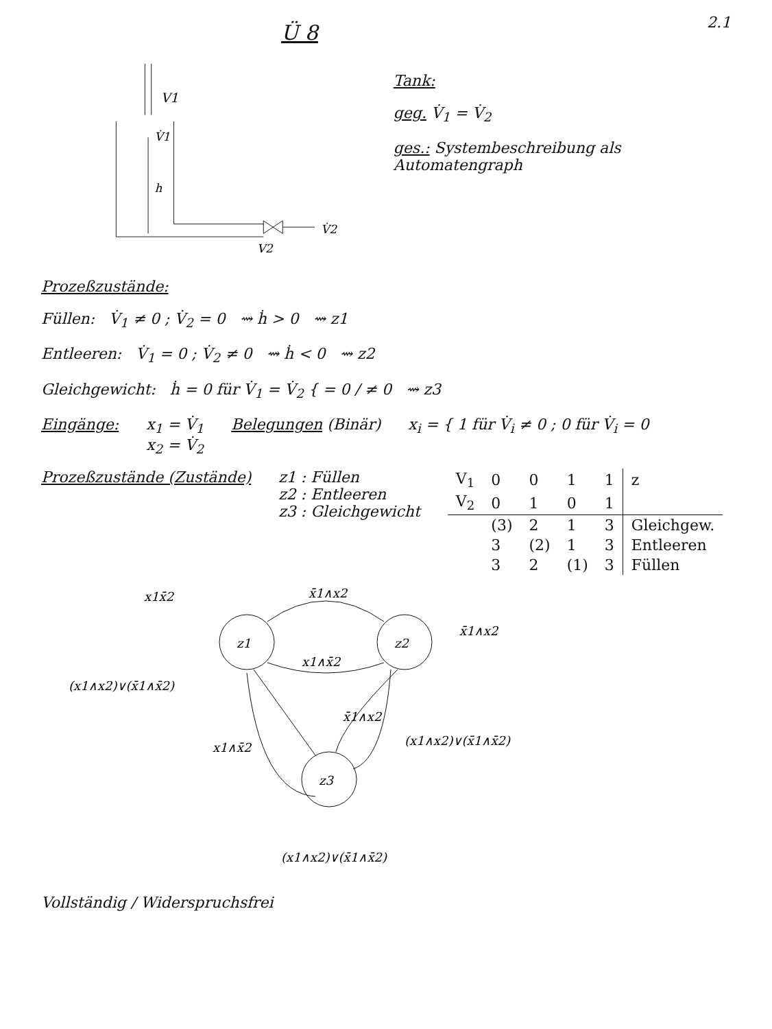Ü 8
2.1
V1
V̇1
h
V̇2
V2
Tank:
geg. V̇<sub>1</sub> = V̇<sub>2</sub>
ges.: Systembeschreibung als Automatengraph
Prozeßzustände:
Füllen: V̇<sub>1</sub> ≠ 0 ; V̇<sub>2</sub> = 0 ⇝ ḣ > 0 ⇝ z1
Entleeren: V̇<sub>1</sub> = 0 ; V̇<sub>2</sub> ≠ 0 ⇝ ḣ < 0 ⇝ z2
Gleichgewicht: ḣ = 0 für V̇<sub>1</sub> = V̇<sub>2</sub> { = 0 / ≠ 0 ⇝ z3
Eingänge: x<sub>1</sub> = V̇<sub>1</sub>
x<sub>2</sub> = V̇<sub>2</sub>
Belegungen (Binär) x<sub>i</sub> = { 1 für V̇<sub>i</sub> ≠ 0 ; 0 für V̇<sub>i</sub> = 0
Prozeßzustände (Zustände) z1 : Füllen
z2 : Entleeren
z3 : Gleichgewicht
| V<sub>1</sub> | 0 | 0 | 1 | 1 | z |
| V<sub>2</sub> | 0 | 1 | 0 | 1 | |
| | (3) | 2 | 1 | 3 | Gleichgew. |
| | 3 | (2) | 1 | 3 | Entleeren |
| | 3 | 2 | (1) | 3 | Füllen |
z1
z2
z3
x1x̄2
x̄1∧x2
x̄1∧x2
x1∧x̄2
(x1∧x2)∨(x̄1∧x̄2)
x̄1∧x2
(x1∧x2)∨(x̄1∧x̄2)
x1∧x̄2
(x1∧x2)∨(x̄1∧x̄2)
Vollständig / Widerspruchsfrei